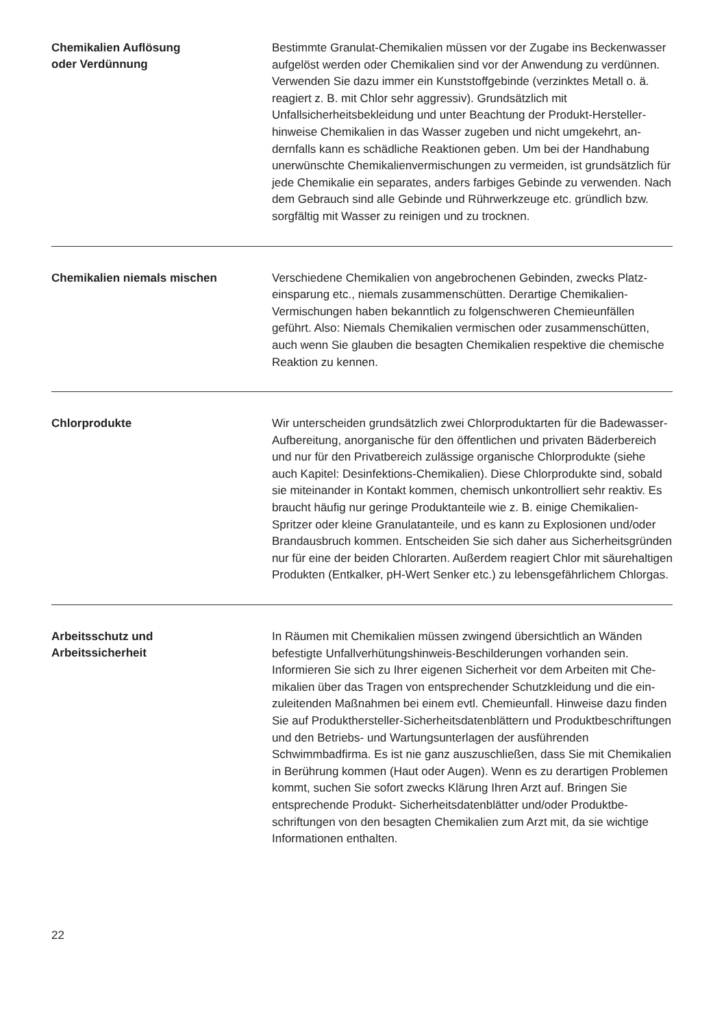Chemikalien Auflösung
oder Verdünnung
Bestimmte Granulat-Chemikalien müssen vor der Zugabe ins Becken­wasser aufgelöst werden oder Chemikalien sind vor der Anwendung zu verdünnen. Verwenden Sie dazu immer ein Kunststoffgebinde (verzink­tes Metall o. ä. reagiert z. B. mit Chlor sehr aggressiv). Grundsätzlich mit Unfallsicherheitsbekleidung und unter Beachtung der Produkt-Hersteller­hinweise Chemikalien in das Wasser zugeben und nicht umgekehrt, an­dernfalls kann es schädliche Reaktionen geben. Um bei der Handhabung unerwünschte Chemikalienvermischungen zu vermeiden, ist grundsätz­lich für jede Chemikalie ein separates, anders farbiges Gebinde zu ver­wenden. Nach dem Gebrauch sind alle Gebinde und Rührwerkzeuge etc. gründlich bzw. sorgfältig mit Wasser zu reinigen und zu trocknen.
Chemikalien niemals mischen
Verschiedene Chemikalien von angebrochenen Gebinden, zwecks Platz­einsparung etc., niemals zusammenschütten. Derartige Chemikalien-Vermischungen haben bekanntlich zu folgenschweren Chemieunfällen geführt. Also: Niemals Chemikalien vermischen oder zusammenschüt­ten, auch wenn Sie glauben die besagten Chemikalien respektive die chemische Reaktion zu kennen.
Chlorprodukte
Wir unterscheiden grundsätzlich zwei Chlorproduktarten für die Bade­wasser-Aufbereitung, anorganische für den öffentlichen und privaten Bäderbereich und nur für den Privatbereich zulässige organische Chlor­produkte (siehe auch Kapitel: Desinfektions-Chemikalien). Diese Chlor­produkte sind, sobald sie miteinander in Kontakt kommen, chemisch unkontrolliert sehr reaktiv. Es braucht häufig nur geringe Produktanteile wie z. B. einige Chemikalien-Spritzer oder kleine Granulatanteile, und es kann zu Explosionen und/oder Brandausbruch kommen. Entscheiden Sie sich daher aus Sicherheitsgründen nur für eine der beiden Chlorarten. Außerdem reagiert Chlor mit säurehaltigen Produkten (Entkalker, pH-Wert Senker etc.) zu lebensgefährlichem Chlorgas.
Arbeitsschutz und
Arbeitssicherheit
In Räumen mit Chemikalien müssen zwingend übersichtlich an Wänden befestigte Unfallverhütungshinweis-Beschilderungen vorhanden sein. Informieren Sie sich zu Ihrer eigenen Sicherheit vor dem Arbeiten mit Che­mikalien über das Tragen von entsprechender Schutzkleidung und die ein­zuleitenden Maßnahmen bei einem evtl. Chemieunfall. Hinweise dazu fin­den Sie auf Produkthersteller-Sicherheitsdatenblättern und Produktbe­schriftungen und den Betriebs- und Wartungsunterlagen der ausführenden Schwimmbadfirma. Es ist nie ganz auszuschließen, dass Sie mit Chemika­lien in Berührung kommen (Haut oder Augen). Wenn es zu derartigen Pro­blemen kommt, suchen Sie sofort zwecks Klärung Ihren Arzt auf. Bringen Sie entsprechende Produkt- Sicherheitsdatenblätter und/oder Produktbe­schriftungen von den besagten Chemikalien zum Arzt mit, da sie wichtige Informationen enthalten.
22